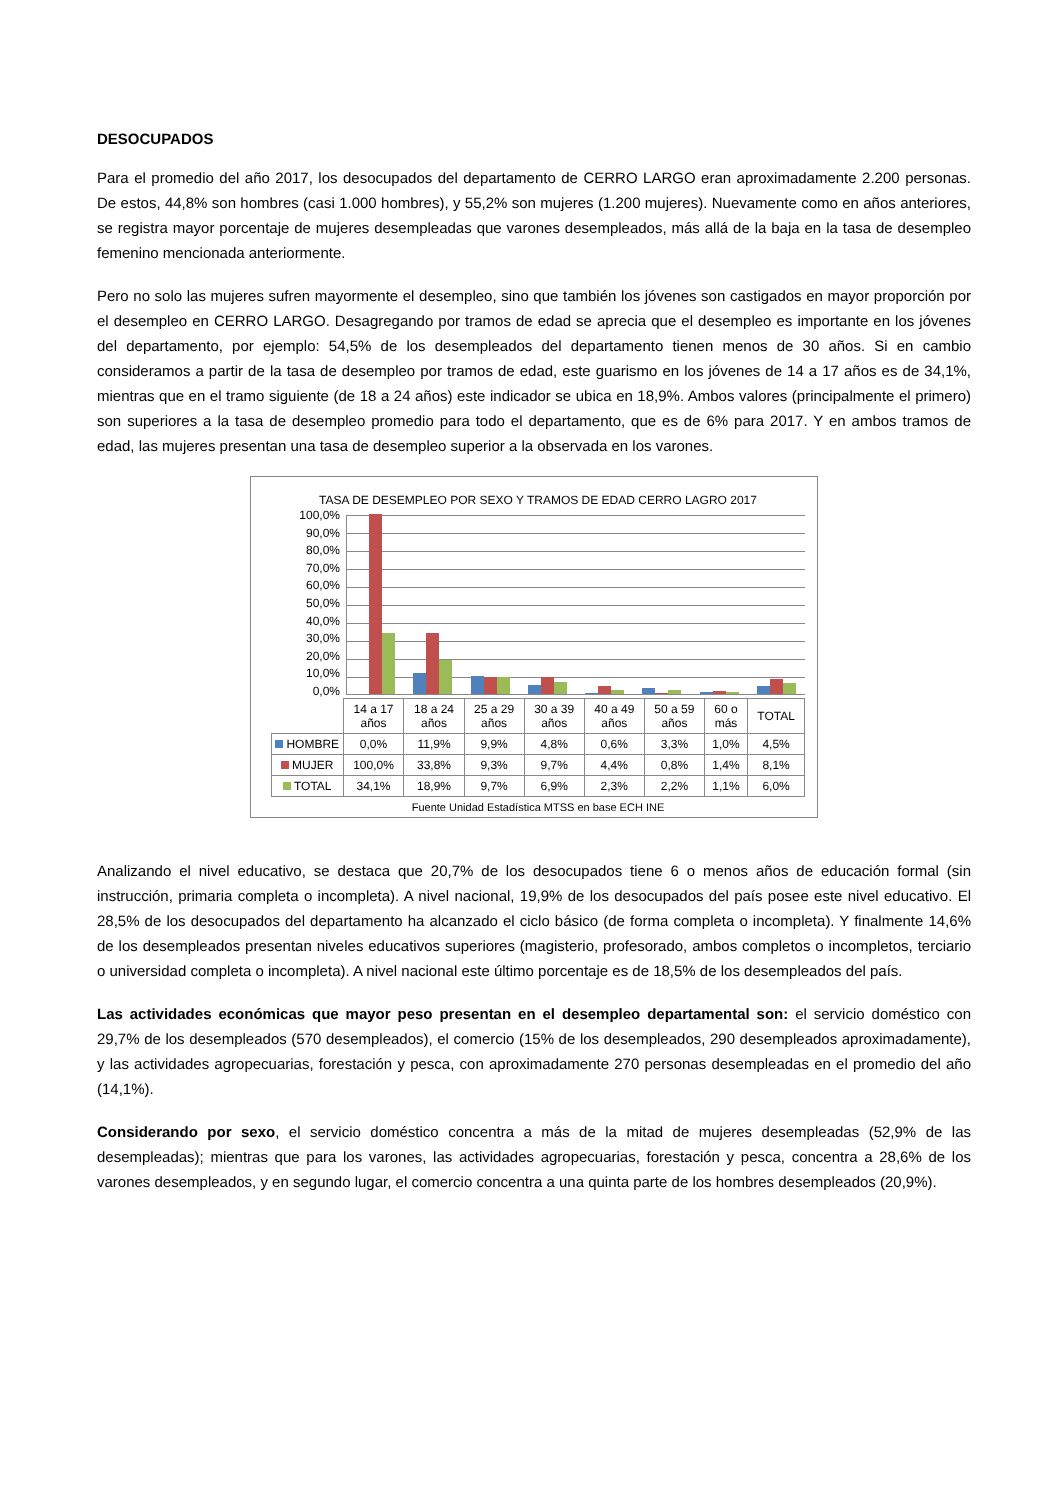DESOCUPADOS
Para el promedio del año 2017, los desocupados del departamento de CERRO LARGO eran aproximadamente 2.200 personas. De estos, 44,8% son hombres (casi 1.000 hombres), y 55,2% son mujeres (1.200 mujeres). Nuevamente como en años anteriores, se registra mayor porcentaje de mujeres desempleadas que varones desempleados, más allá de la baja en la tasa de desempleo femenino mencionada anteriormente.
Pero no solo las mujeres sufren mayormente el desempleo, sino que también los jóvenes son castigados en mayor proporción por el desempleo en CERRO LARGO. Desagregando por tramos de edad se aprecia que el desempleo es importante en los jóvenes del departamento, por ejemplo: 54,5% de los desempleados del departamento tienen menos de 30 años. Si en cambio consideramos a partir de la tasa de desempleo por tramos de edad, este guarismo en los jóvenes de 14 a 17 años es de 34,1%, mientras que en el tramo siguiente (de 18 a 24 años) este indicador se ubica en 18,9%. Ambos valores (principalmente el primero) son superiores a la tasa de desempleo promedio para todo el departamento, que es de 6% para 2017. Y en ambos tramos de edad, las mujeres presentan una tasa de desempleo superior a la observada en los varones.
TASA DE DESEMPLEO POR SEXO Y TRAMOS DE EDAD CERRO LAGRO 2017
100,0%
90,0%
80,0%
70,0%
60,0%
50,0%
40,0%
30,0%
20,0%
10,0%
0,0%
| | 14 a 17 años | 18 a 24 años | 25 a 29 años | 30 a 39 años | 40 a 49 años | 50 a 59 años | 60 o más | TOTAL |
| --- | --- | --- | --- | --- | --- | --- | --- | --- |
| HOMBRE | 0,0% | 11,9% | 9,9% | 4,8% | 0,6% | 3,3% | 1,0% | 4,5% |
| MUJER | 100,0% | 33,8% | 9,3% | 9,7% | 4,4% | 0,8% | 1,4% | 8,1% |
| TOTAL | 34,1% | 18,9% | 9,7% | 6,9% | 2,3% | 2,2% | 1,1% | 6,0% |
Fuente Unidad Estadística MTSS en base ECH INE
Analizando el nivel educativo, se destaca que 20,7% de los desocupados tiene 6 o menos años de educación formal (sin instrucción, primaria completa o incompleta). A nivel nacional, 19,9% de los desocupados del país posee este nivel educativo. El 28,5% de los desocupados del departamento ha alcanzado el ciclo básico (de forma completa o incompleta). Y finalmente 14,6% de los desempleados presentan niveles educativos superiores (magisterio, profesorado, ambos completos o incompletos, terciario o universidad completa o incompleta). A nivel nacional este último porcentaje es de 18,5% de los desempleados del país.
Las actividades económicas que mayor peso presentan en el desempleo departamental son: el servicio doméstico con 29,7% de los desempleados (570 desempleados), el comercio (15% de los desempleados, 290 desempleados aproximadamente), y las actividades agropecuarias, forestación y pesca, con aproximadamente 270 personas desempleadas en el promedio del año (14,1%).
Considerando por sexo, el servicio doméstico concentra a más de la mitad de mujeres desempleadas (52,9% de las desempleadas); mientras que para los varones, las actividades agropecuarias, forestación y pesca, concentra a 28,6% de los varones desempleados, y en segundo lugar, el comercio concentra a una quinta parte de los hombres desempleados (20,9%).